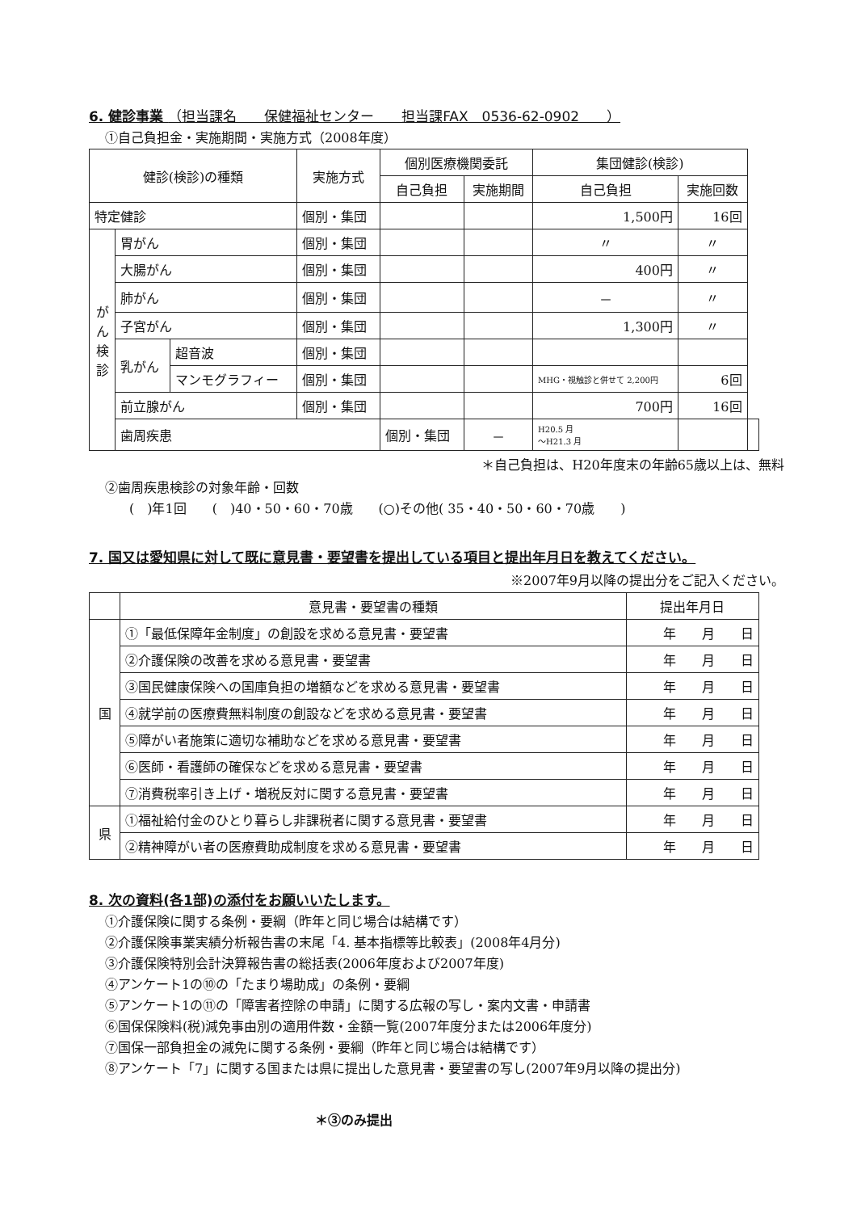6. 健診事業 （担当課名　　保健福祉センター　　担当課FAX　0536-62-0902　　）
①自己負担金・実施期間・実施方式（2008年度）
| 健診(検診)の種類 | | | 実施方式 | 個別医療機関委託 | | 集団健診(検診) | | |
| --- | --- | --- | --- | --- | --- | --- | --- | --- |
| | | | | 自己負担 | 実施期間 | 自己負担 | 実施回数 | |
| 特定健診 | | | 個別・集団 | | | 1,500円 | 16回 | |
| が ん 検 診 | 胃がん | | 個別・集団 | | | 〃 | 〃 | |
| | 大腸がん | | 個別・集団 | | | 400円 | 〃 | |
| | 肺がん | | 個別・集団 | | | － | 〃 | |
| | 子宮がん | | 個別・集団 | | | 1,300円 | 〃 | |
| | 乳がん | 超音波 | 個別・集団 | | | | | |
| | | マンモグラフィー | 個別・集団 | | | MHG・視触診と併せて 2,200円 | 6回 | |
| | 前立腺がん | | 個別・集団 | | | 700円 | 16回 | |
| | 歯周疾患 | | | 個別・集団 | － | H20.5 月 ～H21.3 月 | | |
＊自己負担は、H20年度末の年齢65歳以上は、無料
②歯周疾患検診の対象年齢・回数
(　)年1回　　(　)40・50・60・70歳　　(○)その他( 35・40・50・60・70歳　　)
7. 国又は愛知県に対して既に意見書・要望書を提出している項目と提出年月日を教えてください。
※2007年9月以降の提出分をご記入ください。
| | 意見書・要望書の種類 | 提出年月日 |
| --- | --- | --- |
| 国 | ①「最低保障年金制度」の創設を求める意見書・要望書 | 年 月 日 |
| | ②介護保険の改善を求める意見書・要望書 | 年 月 日 |
| | ③国民健康保険への国庫負担の増額などを求める意見書・要望書 | 年 月 日 |
| | ④就学前の医療費無料制度の創設などを求める意見書・要望書 | 年 月 日 |
| | ⑤障がい者施策に適切な補助などを求める意見書・要望書 | 年 月 日 |
| | ⑥医師・看護師の確保などを求める意見書・要望書 | 年 月 日 |
| | ⑦消費税率引き上げ・増税反対に関する意見書・要望書 | 年 月 日 |
| 県 | ①福祉給付金のひとり暮らし非課税者に関する意見書・要望書 | 年 月 日 |
| | ②精神障がい者の医療費助成制度を求める意見書・要望書 | 年 月 日 |
8. 次の資料(各1部)の添付をお願いいたします。
①介護保険に関する条例・要綱（昨年と同じ場合は結構です）
②介護保険事業実績分析報告書の末尾「4. 基本指標等比較表」(2008年4月分)
③介護保険特別会計決算報告書の総括表(2006年度および2007年度)
④アンケート1の⑩の「たまり場助成」の条例・要綱
⑤アンケート1の⑪の「障害者控除の申請」に関する広報の写し・案内文書・申請書
⑥国保保険料(税)減免事由別の適用件数・金額一覧(2007年度分または2006年度分)
⑦国保一部負担金の減免に関する条例・要綱（昨年と同じ場合は結構です）
⑧アンケート「7」に関する国または県に提出した意見書・要望書の写し(2007年9月以降の提出分)
＊③のみ提出